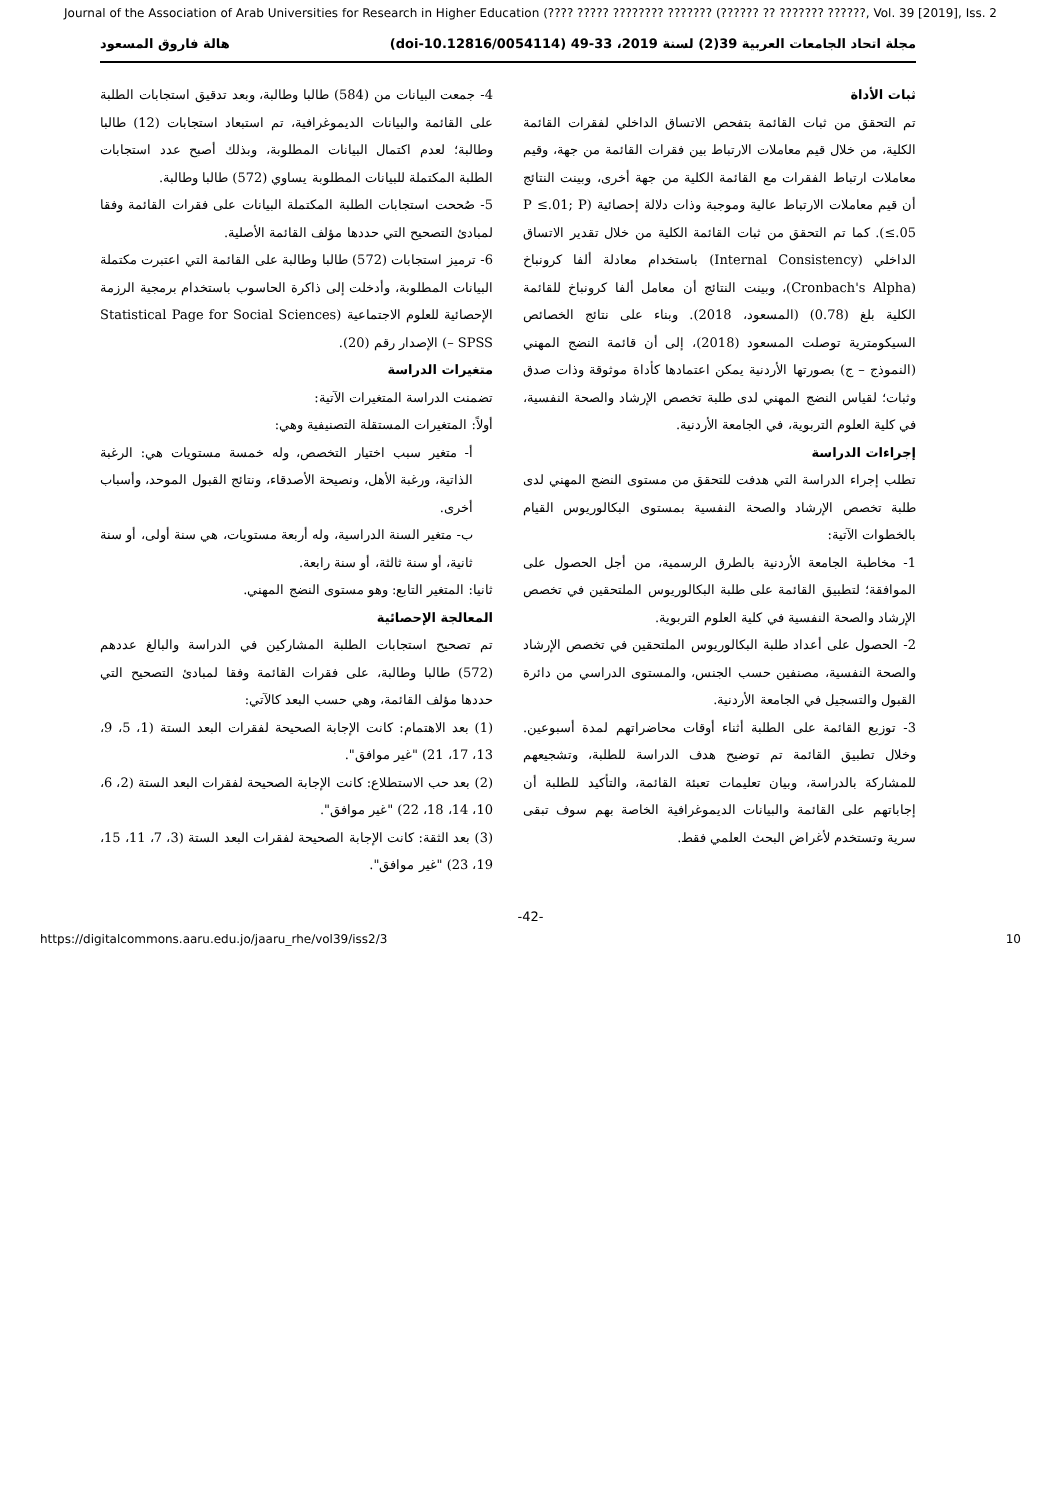Journal of the Association of Arab Universities for Research in Higher Education (???? ????? ???????? ??????? (?????? ?? ??????? ??????, Vol. 39 [2019], Iss. 2
مجلة اتحاد الجامعات العربية 39(2) لسنة 2019، 33-49 (doi-10.12816/0054114) هالة فاروق المسعود
ثبات الأداة
تم التحقق من ثبات القائمة بتفحص الاتساق الداخلي لفقرات القائمة الكلية، من خلال قيم معاملات الارتباط بين فقرات القائمة من جهة، وقيم معاملات ارتباط الفقرات مع القائمة الكلية من جهة أخرى، وبينت النتائج أن قيم معاملات الارتباط عالية وموجبة وذات دلالة إحصائية (P ≤.01; P ≤.05). كما تم التحقق من ثبات القائمة الكلية من خلال تقدير الاتساق الداخلي (Internal Consistency) باستخدام معادلة ألفا كرونباخ (Cronbach's Alpha)، وبينت النتائج أن معامل ألفا كرونباخ للقائمة الكلية بلغ (0.78) (المسعود، 2018). وبناء على نتائج الخصائص السيكومترية توصلت المسعود (2018)، إلى أن قائمة النضج المهني (النموذج – ج) بصورتها الأردنية يمكن اعتمادها كأداة موثوقة وذات صدق وثبات؛ لقياس النضج المهني لدى طلبة تخصص الإرشاد والصحة النفسية، في كلية العلوم التربوية، في الجامعة الأردنية.
إجراءات الدراسة
تطلب إجراء الدراسة التي هدفت للتحقق من مستوى النضج المهني لدى طلبة تخصص الإرشاد والصحة النفسية بمستوى البكالوريوس القيام بالخطوات الآتية:
1- مخاطبة الجامعة الأردنية بالطرق الرسمية، من أجل الحصول على الموافقة؛ لتطبيق القائمة على طلبة البكالوريوس الملتحقين في تخصص الإرشاد والصحة النفسية في كلية العلوم التربوية.
2- الحصول على أعداد طلبة البكالوريوس الملتحقين في تخصص الإرشاد والصحة النفسية، مصنفين حسب الجنس، والمستوى الدراسي من دائرة القبول والتسجيل في الجامعة الأردنية.
3- توزيع القائمة على الطلبة أثناء أوقات محاضراتهم لمدة أسبوعين. وخلال تطبيق القائمة تم توضيح هدف الدراسة للطلبة، وتشجيعهم للمشاركة بالدراسة، وبيان تعليمات تعبئة القائمة، والتأكيد للطلبة أن إجاباتهم على القائمة والبيانات الديموغرافية الخاصة بهم سوف تبقى سرية وتستخدم لأغراض البحث العلمي فقط.
4- جمعت البيانات من (584) طالبا وطالبة، وبعد تدقيق استجابات الطلبة على القائمة والبيانات الديموغرافية، تم استبعاد استجابات (12) طالبا وطالبة؛ لعدم اكتمال البيانات المطلوبة، وبذلك أصبح عدد استجابات الطلبة المكتملة للبيانات المطلوبة يساوي (572) طالبا وطالبة.
5- صُححت استجابات الطلبة المكتملة البيانات على فقرات القائمة وفقا لمبادئ التصحيح التي حددها مؤلف القائمة الأصلية.
6- ترميز استجابات (572) طالبا وطالبة على القائمة التي اعتبرت مكتملة البيانات المطلوبة، وأدخلت إلى ذاكرة الحاسوب باستخدام برمجية الرزمة الإحصائية للعلوم الاجتماعية (Statistical Page for Social Sciences – SPSS) الإصدار رقم (20).
متغيرات الدراسة
تضمنت الدراسة المتغيرات الآتية:
أولاً: المتغيرات المستقلة التصنيفية وهي:
أ- متغير سبب اختيار التخصص، وله خمسة مستويات هي: الرغبة الذاتية، ورغبة الأهل، ونصيحة الأصدقاء، ونتائج القبول الموحد، وأسباب أخرى.
ب- متغير السنة الدراسية، وله أربعة مستويات، هي سنة أولى، أو سنة ثانية، أو سنة ثالثة، أو سنة رابعة.
ثانيا: المتغير التابع: وهو مستوى النضج المهني.
المعالجة الإحصائية
تم تصحيح استجابات الطلبة المشاركين في الدراسة والبالغ عددهم (572) طالبا وطالبة، على فقرات القائمة وفقا لمبادئ التصحيح التي حددها مؤلف القائمة، وهي حسب البعد كالآتي:
(1) بعد الاهتمام: كانت الإجابة الصحيحة لفقرات البعد الستة (1، 5، 9، 13، 17، 21) "غير موافق".
(2) بعد حب الاستطلاع: كانت الإجابة الصحيحة لفقرات البعد الستة (2، 6، 10، 14، 18، 22) "غير موافق".
(3) بعد الثقة: كانت الإجابة الصحيحة لفقرات البعد الستة (3، 7، 11، 15، 19، 23) "غير موافق".
-42-
https://digitalcommons.aaru.edu.jo/jaaru_rhe/vol39/iss2/3 10